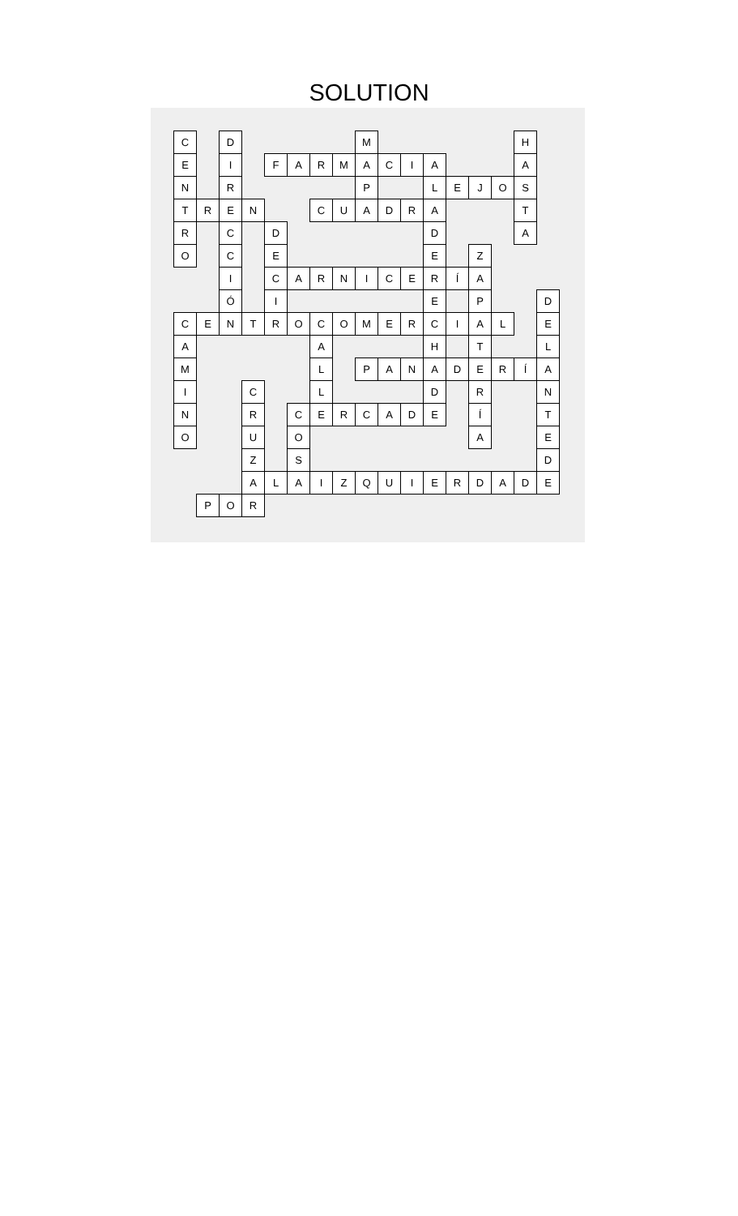SOLUTION
| C | | D | | | | | | M | | | | | | | H | |
| E | | I | | F | A | R | M | A | C | I | A | | | | A | |
| N | | R | | | | | | P | | | L | E | J | O | S | |
| T | R | E | N | | | C | U | A | D | R | A | | | | T | |
| R | | C | | D | | | | | | | D | | | | A | |
| O | | C | | E | | | | | | | E | | Z | | | |
| | | I | | C | A | R | N | I | C | E | R | Í | A | | | |
| | | Ó | | I | | | | | | | E | | P | | | D |
| C | E | N | T | R | O | C | O | M | E | R | C | I | A | L | | E |
| A | | | | | | A | | | | | H | | T | | | L |
| M | | | | | | L | | P | A | N | A | D | E | R | Í | A |
| I | | | C | | | L | | | | | D | | R | | | N |
| N | | | R | | C | E | R | C | A | D | E | | Í | | | T |
| O | | | U | | O | | | | | | | | A | | | E |
| | | | Z | | S | | | | | | | | | | | D |
| | | | A | L | A | I | Z | Q | U | I | E | R | D | A | D | E |
| | P | O | R | | | | | | | | | | | | | |